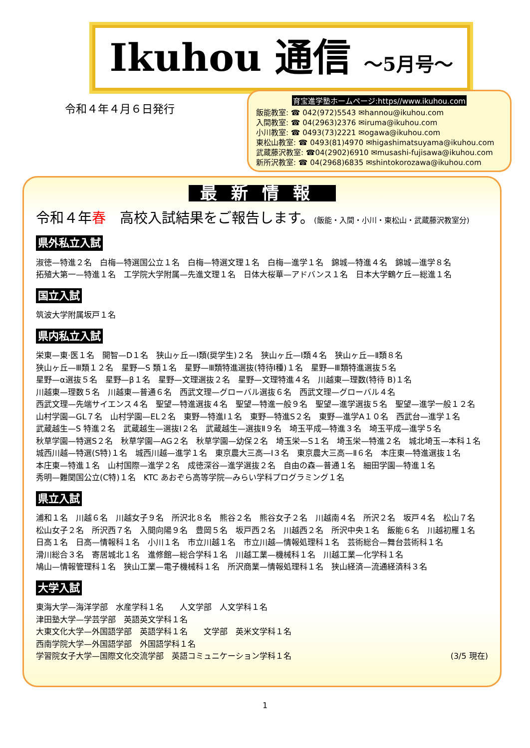Ikuhou 通信 ～5月号～
令和４年４月６日発行
育宝進学塾ホームページ:https//www.ikuhou.com
飯能教室: ☎ 042(972)5543 ✉hannou@ikuhou.com
入間教室: ☎ 04(2963)2376 ✉iruma@ikuhou.com
小川教室: ☎ 0493(73)2221 ✉ogawa@ikuhou.com
東松山教室: ☎ 0493(81)4970 ✉higashimatsuyama@ikuhou.com
武蔵藤沢教室: ☎04(2902)6910 ✉musashi-fujisawa@ikuhou.com
新所沢教室: ☎ 04(2968)6835 ✉shintokorozawa@ikuhou.com
最新情報
令和４年春　高校入試結果をご報告します。(飯能・入間・小川・東松山・武蔵藤沢教室分)
県外私立入試
淑徳—特進２名　白梅—特選国公立１名　白梅—特選文理１名　白梅—進学１名　錦城—特進４名　錦城—進学８名
拓殖大第一—特進１名　工学院大学附属—先進文理１名　日体大桜華—アドバンス１名　日本大学鶴ケ丘—総進１名
国立入試
筑波大学附属坂戸１名
県内私立入試
栄東—東·医１名　開智—D１名　狭山ヶ丘—Ⅰ類(奨学生)２名　狭山ヶ丘—Ⅰ類４名　狭山ヶ丘—Ⅱ類８名
狭山ヶ丘—Ⅲ類１２名　星野—S 類１名　星野—Ⅲ類特進選抜(特待Ⅰ種)１名　星野—Ⅲ類特進選抜５名
星野—α選抜５名　星野—β１名　星野—文理選抜２名　星野—文理特進４名　川越東—理数(特待 B)１名
川越東—理数５名　川越東—普通６名　西武文理—グローバル選抜６名　西武文理—グローバル４名
西武文理—先端サイエンス４名　聖望—特進選抜４名　聖望—特進一般９名　聖望—進学選抜５名　聖望—進学一般１２名
山村学園—GL７名　山村学園—EL２名　東野—特進Ⅰ１名　東野—特進S２名　東野—進学A１０名　西武台—進学１名
武蔵越生—S 特進２名　武蔵越生—選抜Ⅰ２名　武蔵越生—選抜Ⅱ９名　埼玉平成—特進３名　埼玉平成—進学５名
秋草学園—特選S２名　秋草学園—AG２名　秋草学園—幼保２名　埼玉栄—S１名　埼玉栄—特進２名　城北埼玉—本科１名
城西川越—特選(S特)１名　城西川越—進学１名　東京農大三高—Ⅰ３名　東京農大三高—Ⅱ６名　本庄東—特進選抜１名
本庄東—特進１名　山村国際—進学２名　成徳深谷—進学選抜２名　自由の森—普通１名　細田学園—特進１名
秀明—難関国公立(C特)１名　KTC あおぞら高等学院—みらい学科プログラミング１名
県立入試
浦和１名　川越６名　川越女子９名　所沢北８名　熊谷２名　熊谷女子２名　川越南４名　所沢２名　坂戸４名　松山７名
松山女子２名　所沢西７名　入間向陽９名　豊岡５名　坂戸西２名　川越西２名　所沢中央１名　飯能６名　川越初雁１名
日高１名　日高—情報科１名　小川１名　市立川越１名　市立川越—情報処理科１名　芸術総合—舞台芸術科１名
滑川総合３名　寄居城北１名　進修館—総合学科１名　川越工業—機械科１名　川越工業—化学科１名
鳩山—情報管理科１名　狭山工業—電子機械科１名　所沢商業—情報処理科１名　狭山経済—流通経済科３名
大学入試
東海大学—海洋学部　水産学科１名　　人文学部　人文学科１名
津田塾大学—学芸学部　英語英文学科１名
大東文化大学—外国語学部　英語学科１名　　文学部　英米文学科１名
西南学院大学—外国語学部　外国語学科１名
学習院女子大学—国際文化交流学部　英語コミュニケーション学科１名 (3/5 現在)
1